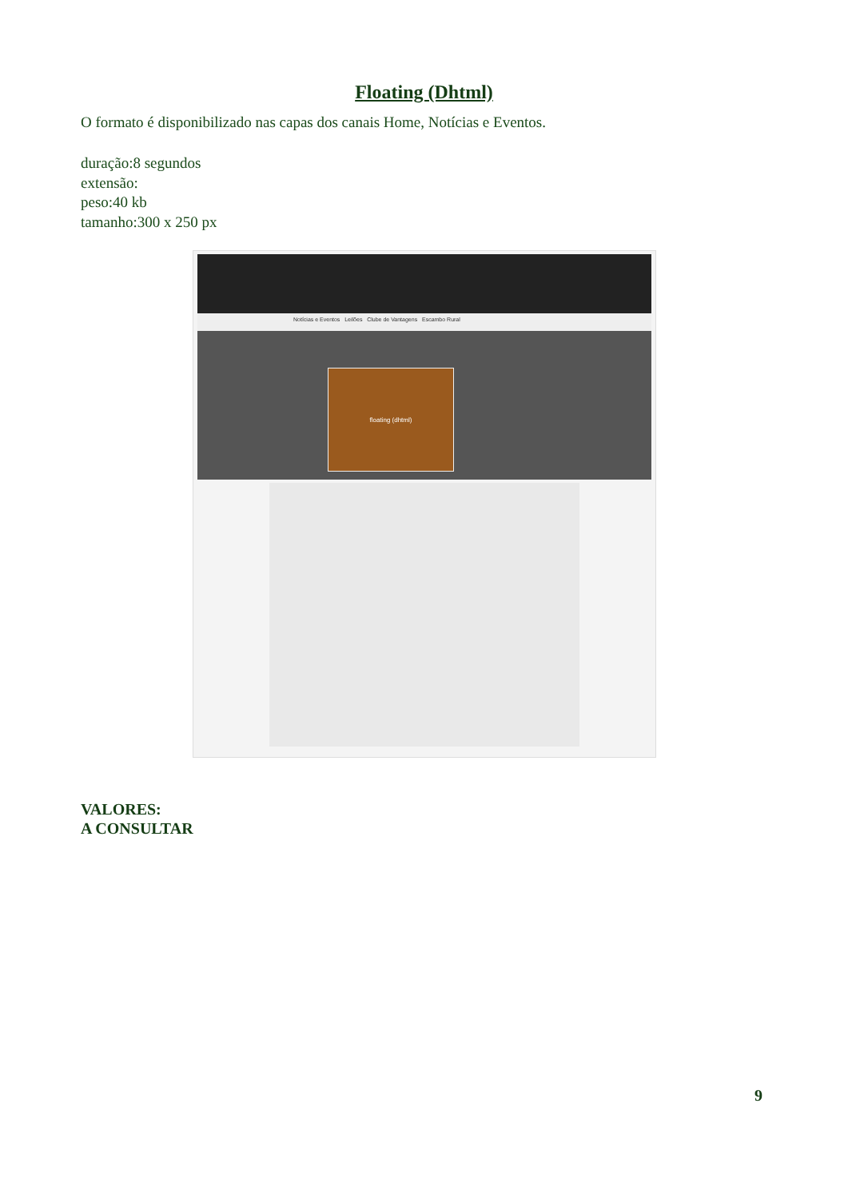Floating (Dhtml)
O formato é disponibilizado nas capas dos canais Home, Notícias e Eventos.
duração:8 segundos
extensão:
peso:40 kb
tamanho:300 x 250 px
Notícias e Eventos Leilões Clube de Vantagens Escambo Rural
floating (dhtml)
VALORES:
A CONSULTAR
9